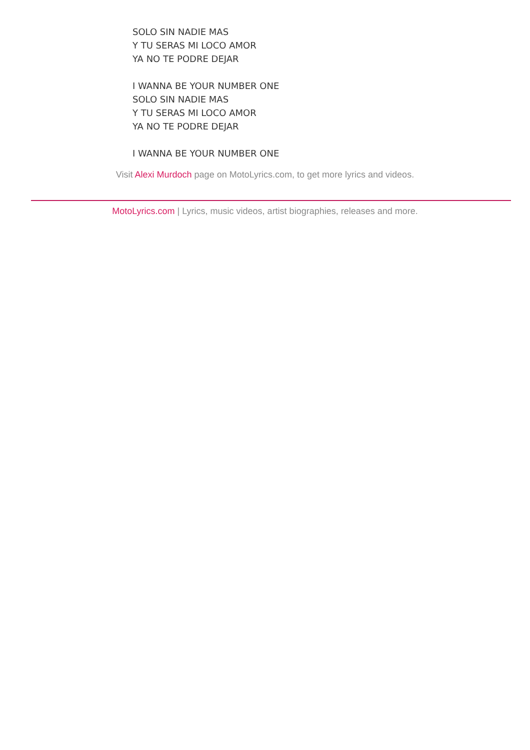SOLO SIN NADIE MAS
Y TU SERAS MI LOCO AMOR
YA NO TE PODRE DEJAR
I WANNA BE YOUR NUMBER ONE
SOLO SIN NADIE MAS
Y TU SERAS MI LOCO AMOR
YA NO TE PODRE DEJAR
I WANNA BE YOUR NUMBER ONE
Visit Alexi Murdoch page on MotoLyrics.com, to get more lyrics and videos.
MotoLyrics.com | Lyrics, music videos, artist biographies, releases and more.